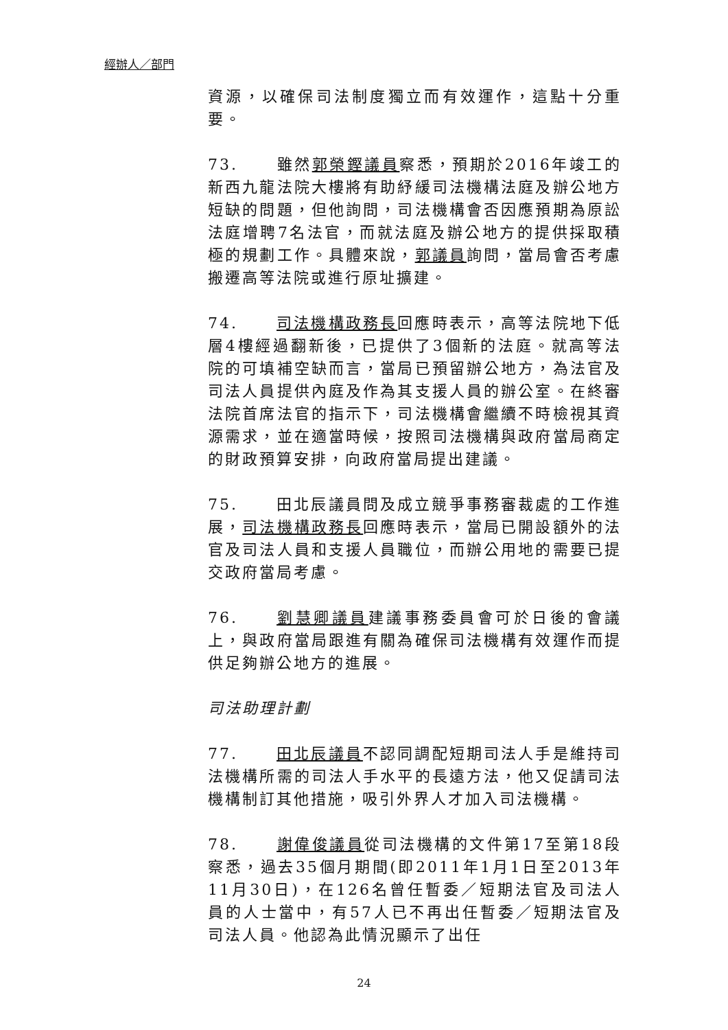經辦人／部門
資源，以確保司法制度獨立而有效運作，這點十分重要。
73. 雖然郭榮鏗議員察悉，預期於2016年竣工的新西九龍法院大樓將有助紓緩司法機構法庭及辦公地方短缺的問題，但他詢問，司法機構會否因應預期為原訟法庭增聘7名法官，而就法庭及辦公地方的提供採取積極的規劃工作。具體來說，郭議員詢問，當局會否考慮搬遷高等法院或進行原址擴建。
74. 司法機構政務長回應時表示，高等法院地下低層4樓經過翻新後，已提供了3個新的法庭。就高等法院的可填補空缺而言，當局已預留辦公地方，為法官及司法人員提供內庭及作為其支援人員的辦公室。在終審法院首席法官的指示下，司法機構會繼續不時檢視其資源需求，並在適當時候，按照司法機構與政府當局商定的財政預算安排，向政府當局提出建議。
75. 田北辰議員問及成立競爭事務審裁處的工作進展，司法機構政務長回應時表示，當局已開設額外的法官及司法人員和支援人員職位，而辦公用地的需要已提交政府當局考慮。
76. 劉慧卿議員建議事務委員會可於日後的會議上，與政府當局跟進有關為確保司法機構有效運作而提供足夠辦公地方的進展。
司法助理計劃
77. 田北辰議員不認同調配短期司法人手是維持司法機構所需的司法人手水平的長遠方法，他又促請司法機構制訂其他措施，吸引外界人才加入司法機構。
78. 謝偉俊議員從司法機構的文件第17至第18段察悉，過去35個月期間(即2011年1月1日至2013年11月30日)，在126名曾任暫委／短期法官及司法人員的人士當中，有57人已不再出任暫委／短期法官及司法人員。他認為此情況顯示了出任
24